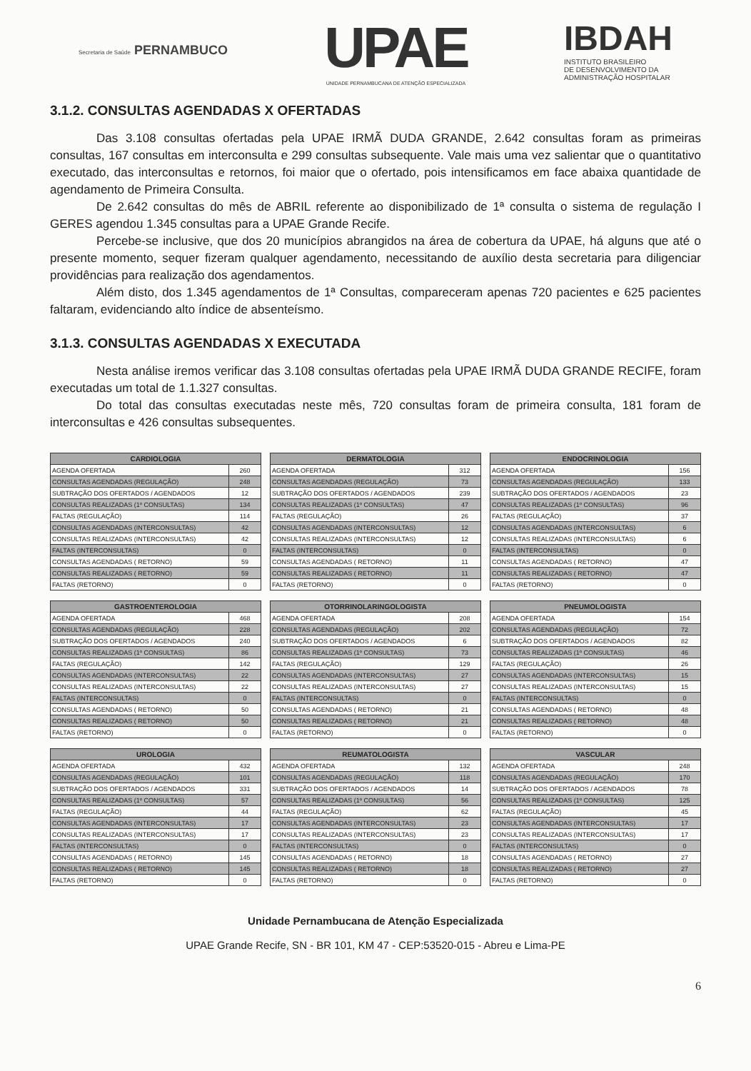Secretaria de Saúde PERNAMBUCO
UPAE
UNIDADE PERNAMBUCANA DE ATENÇÃO ESPECIALIZADA
IBDAH
INSTITUTO BRASILEIRO
DE DESENVOLVIMENTO DA
ADMINISTRAÇÃO HOSPITALAR
3.1.2. CONSULTAS AGENDADAS X OFERTADAS
Das 3.108 consultas ofertadas pela UPAE IRMÃ DUDA GRANDE, 2.642 consultas foram as primeiras consultas, 167 consultas em interconsulta e 299 consultas subsequente. Vale mais uma vez salientar que o quantitativo executado, das interconsultas e retornos, foi maior que o ofertado, pois intensificamos em face abaixa quantidade de agendamento de Primeira Consulta.
De 2.642 consultas do mês de ABRIL referente ao disponibilizado de 1ª consulta o sistema de regulação I GERES agendou 1.345 consultas para a UPAE Grande Recife.
Percebe-se inclusive, que dos 20 municípios abrangidos na área de cobertura da UPAE, há alguns que até o presente momento, sequer fizeram qualquer agendamento, necessitando de auxílio desta secretaria para diligenciar providências para realização dos agendamentos.
Além disto, dos 1.345 agendamentos de 1ª Consultas, compareceram apenas 720 pacientes e 625 pacientes faltaram, evidenciando alto índice de absenteísmo.
3.1.3. CONSULTAS AGENDADAS X EXECUTADA
Nesta análise iremos verificar das 3.108 consultas ofertadas pela UPAE IRMÃ DUDA GRANDE RECIFE, foram executadas um total de 1.1.327 consultas.
Do total das consultas executadas neste mês, 720 consultas foram de primeira consulta, 181 foram de interconsultas e 426 consultas subsequentes.
| CARDIOLOGIA | |
| --- | --- |
| AGENDA OFERTADA | 260 |
| CONSULTAS AGENDADAS (REGULAÇÃO) | 248 |
| SUBTRAÇÃO DOS OFERTADOS / AGENDADOS | 12 |
| CONSULTAS REALIZADAS (1º CONSULTAS) | 134 |
| FALTAS (REGULAÇÃO) | 114 |
| CONSULTAS AGENDADAS (INTERCONSULTAS) | 42 |
| CONSULTAS REALIZADAS (INTERCONSULTAS) | 42 |
| FALTAS (INTERCONSULTAS) | 0 |
| CONSULTAS AGENDADAS ( RETORNO) | 59 |
| CONSULTAS REALIZADAS ( RETORNO) | 59 |
| FALTAS (RETORNO) | 0 |
| DERMATOLOGIA | |
| --- | --- |
| AGENDA OFERTADA | 312 |
| CONSULTAS AGENDADAS (REGULAÇÃO) | 73 |
| SUBTRAÇÃO DOS OFERTADOS / AGENDADOS | 239 |
| CONSULTAS REALIZADAS (1º CONSULTAS) | 47 |
| FALTAS (REGULAÇÃO) | 26 |
| CONSULTAS AGENDADAS (INTERCONSULTAS) | 12 |
| CONSULTAS REALIZADAS (INTERCONSULTAS) | 12 |
| FALTAS (INTERCONSULTAS) | 0 |
| CONSULTAS AGENDADAS ( RETORNO) | 11 |
| CONSULTAS REALIZADAS ( RETORNO) | 11 |
| FALTAS (RETORNO) | 0 |
| ENDOCRINOLOGIA | |
| --- | --- |
| AGENDA OFERTADA | 156 |
| CONSULTAS AGENDADAS (REGULAÇÃO) | 133 |
| SUBTRAÇÃO DOS OFERTADOS / AGENDADOS | 23 |
| CONSULTAS REALIZADAS (1º CONSULTAS) | 96 |
| FALTAS (REGULAÇÃO) | 37 |
| CONSULTAS AGENDADAS (INTERCONSULTAS) | 6 |
| CONSULTAS REALIZADAS (INTERCONSULTAS) | 6 |
| FALTAS (INTERCONSULTAS) | 0 |
| CONSULTAS AGENDADAS ( RETORNO) | 47 |
| CONSULTAS REALIZADAS ( RETORNO) | 47 |
| FALTAS (RETORNO) | 0 |
| GASTROENTEROLOGIA | |
| --- | --- |
| AGENDA OFERTADA | 468 |
| CONSULTAS AGENDADAS (REGULAÇÃO) | 228 |
| SUBTRAÇÃO DOS OFERTADOS / AGENDADOS | 240 |
| CONSULTAS REALIZADAS (1º CONSULTAS) | 86 |
| FALTAS (REGULAÇÃO) | 142 |
| CONSULTAS AGENDADAS (INTERCONSULTAS) | 22 |
| CONSULTAS REALIZADAS (INTERCONSULTAS) | 22 |
| FALTAS (INTERCONSULTAS) | 0 |
| CONSULTAS AGENDADAS ( RETORNO) | 50 |
| CONSULTAS REALIZADAS ( RETORNO) | 50 |
| FALTAS (RETORNO) | 0 |
| OTORRINOLARINGOLOGISTA | |
| --- | --- |
| AGENDA OFERTADA | 208 |
| CONSULTAS AGENDADAS (REGULAÇÃO) | 202 |
| SUBTRAÇÃO DOS OFERTADOS / AGENDADOS | 6 |
| CONSULTAS REALIZADAS (1º CONSULTAS) | 73 |
| FALTAS (REGULAÇÃO) | 129 |
| CONSULTAS AGENDADAS (INTERCONSULTAS) | 27 |
| CONSULTAS REALIZADAS (INTERCONSULTAS) | 27 |
| FALTAS (INTERCONSULTAS) | 0 |
| CONSULTAS AGENDADAS ( RETORNO) | 21 |
| CONSULTAS REALIZADAS ( RETORNO) | 21 |
| FALTAS (RETORNO) | 0 |
| PNEUMOLOGISTA | |
| --- | --- |
| AGENDA OFERTADA | 154 |
| CONSULTAS AGENDADAS (REGULAÇÃO) | 72 |
| SUBTRAÇÃO DOS OFERTADOS / AGENDADOS | 82 |
| CONSULTAS REALIZADAS (1º CONSULTAS) | 46 |
| FALTAS (REGULAÇÃO) | 26 |
| CONSULTAS AGENDADAS (INTERCONSULTAS) | 15 |
| CONSULTAS REALIZADAS (INTERCONSULTAS) | 15 |
| FALTAS (INTERCONSULTAS) | 0 |
| CONSULTAS AGENDADAS ( RETORNO) | 48 |
| CONSULTAS REALIZADAS ( RETORNO) | 48 |
| FALTAS (RETORNO) | 0 |
| UROLOGIA | |
| --- | --- |
| AGENDA OFERTADA | 432 |
| CONSULTAS AGENDADAS (REGULAÇÃO) | 101 |
| SUBTRAÇÃO DOS OFERTADOS / AGENDADOS | 331 |
| CONSULTAS REALIZADAS (1º CONSULTAS) | 57 |
| FALTAS (REGULAÇÃO) | 44 |
| CONSULTAS AGENDADAS (INTERCONSULTAS) | 17 |
| CONSULTAS REALIZADAS (INTERCONSULTAS) | 17 |
| FALTAS (INTERCONSULTAS) | 0 |
| CONSULTAS AGENDADAS ( RETORNO) | 145 |
| CONSULTAS REALIZADAS ( RETORNO) | 145 |
| FALTAS (RETORNO) | 0 |
| REUMATOLOGISTA | |
| --- | --- |
| AGENDA OFERTADA | 132 |
| CONSULTAS AGENDADAS (REGULAÇÃO) | 118 |
| SUBTRAÇÃO DOS OFERTADOS / AGENDADOS | 14 |
| CONSULTAS REALIZADAS (1º CONSULTAS) | 56 |
| FALTAS (REGULAÇÃO) | 62 |
| CONSULTAS AGENDADAS (INTERCONSULTAS) | 23 |
| CONSULTAS REALIZADAS (INTERCONSULTAS) | 23 |
| FALTAS (INTERCONSULTAS) | 0 |
| CONSULTAS AGENDADAS ( RETORNO) | 18 |
| CONSULTAS REALIZADAS ( RETORNO) | 18 |
| FALTAS (RETORNO) | 0 |
| VASCULAR | |
| --- | --- |
| AGENDA OFERTADA | 248 |
| CONSULTAS AGENDADAS (REGULAÇÃO) | 170 |
| SUBTRAÇÃO DOS OFERTADOS / AGENDADOS | 78 |
| CONSULTAS REALIZADAS (1º CONSULTAS) | 125 |
| FALTAS (REGULAÇÃO) | 45 |
| CONSULTAS AGENDADAS (INTERCONSULTAS) | 17 |
| CONSULTAS REALIZADAS (INTERCONSULTAS) | 17 |
| FALTAS (INTERCONSULTAS) | 0 |
| CONSULTAS AGENDADAS ( RETORNO) | 27 |
| CONSULTAS REALIZADAS ( RETORNO) | 27 |
| FALTAS (RETORNO) | 0 |
Unidade Pernambucana de Atenção Especializada
UPAE Grande Recife, SN - BR 101, KM 47 - CEP:53520-015 - Abreu e Lima-PE
6